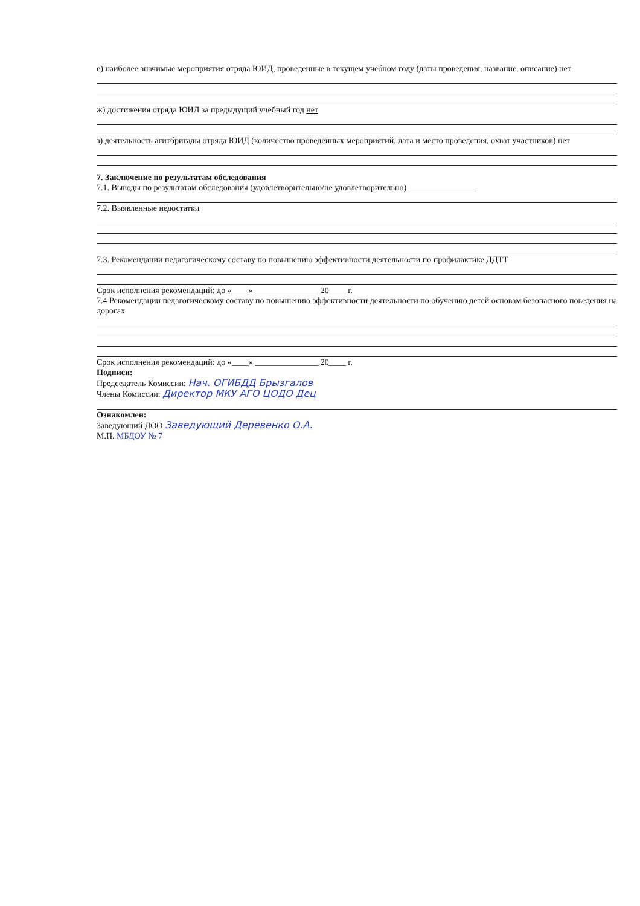е) наиболее значимые мероприятия отряда ЮИД, проведенные в текущем учебном году (даты проведения, название, описание) нет
ж) достижения отряда ЮИД за предыдущий учебный год нет
з) деятельность агитбригады отряда ЮИД (количество проведенных мероприятий, дата и место проведения, охват участников) нет
7. Заключение по результатам обследования
7.1. Выводы по результатам обследования (удовлетворительно/не удовлетворительно) ________________
7.2. Выявленные недостатки
7.3. Рекомендации педагогическому составу по повышению эффективности деятельности по профилактике ДДТТ
Срок исполнения рекомендаций: до «____» _______________ 20____ г.
7.4 Рекомендации педагогическому составу по повышению эффективности деятельности по обучению детей основам безопасного поведения на дорогах
Срок исполнения рекомендаций: до «____» _______________ 20____ г.
Подписи:
Председатель Комиссии: Нач. ОГИБДД Брызгалов
Члены Комиссии: Директор МКУ АГО ЦОДО Дец
Ознакомлен:
Заведующий ДОО Заведующий Деревенко О.А.
М.П. МБДОУ № 7